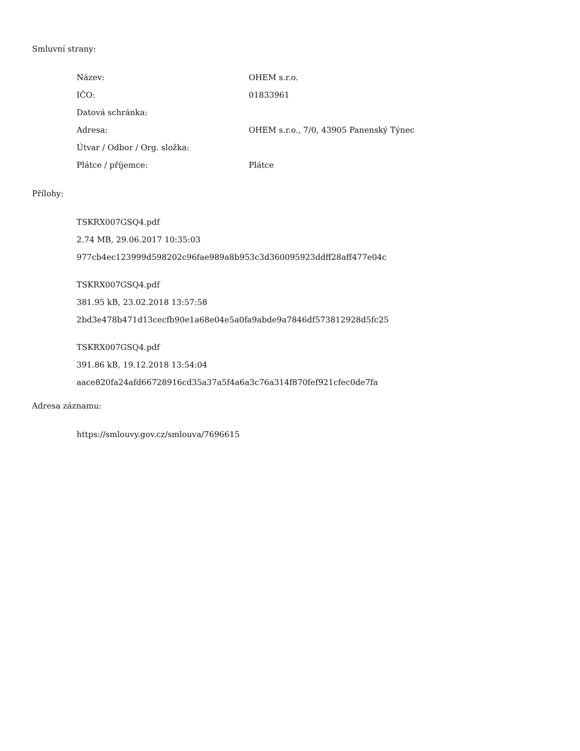Smluvní strany:
| Název: | OHEM s.r.o. |
| IČO: | 01833961 |
| Datová schránka: | |
| Adresa: | OHEM s.r.o., 7/0, 43905 Panenský Týnec |
| Útvar / Odbor / Org. složka: | |
| Plátce / příjemce: | Plátce |
Přílohy:
TSKRX007GSQ4.pdf
2.74 MB, 29.06.2017 10:35:03
977cb4ec123999d598202c96fae989a8b953c3d360095923ddff28aff477e04c
TSKRX007GSQ4.pdf
381.95 kB, 23.02.2018 13:57:58
2bd3e478b471d13cecfb90e1a68e04e5a0fa9abde9a7846df573812928d5fc25
TSKRX007GSQ4.pdf
391.86 kB, 19.12.2018 13:54:04
aace820fa24afd66728916cd35a37a5f4a6a3c76a314f870fef921cfec0de7fa
Adresa záznamu:
https://smlouvy.gov.cz/smlouva/7696615